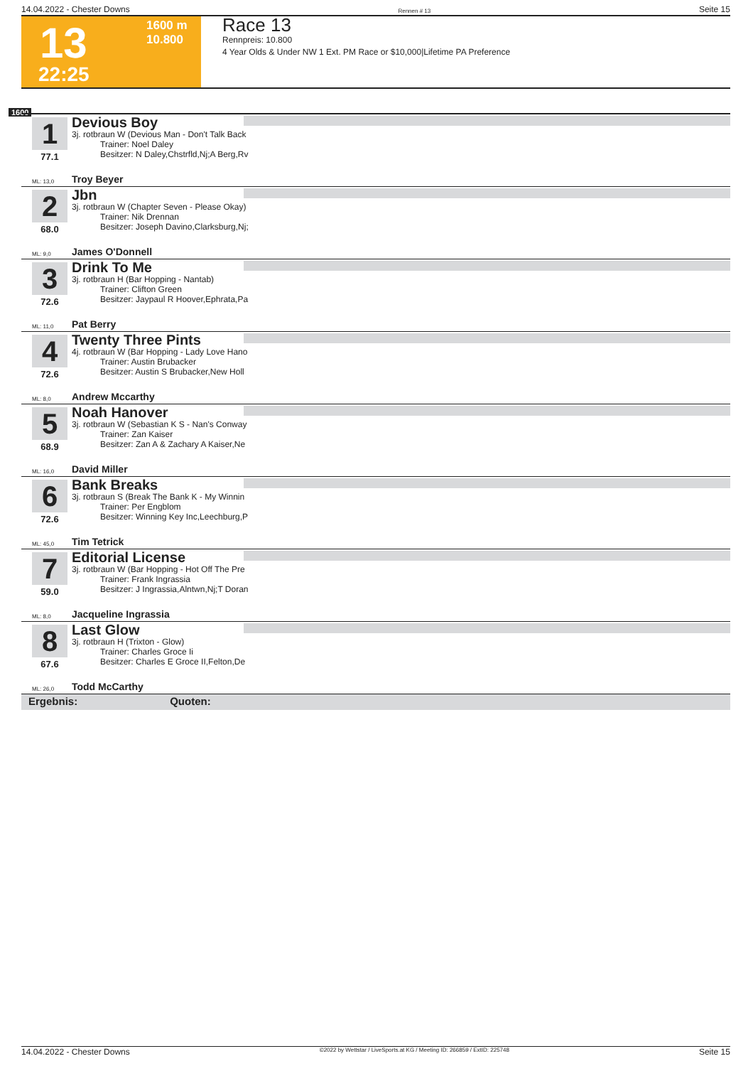14.04.2022 - Chester Downs Rennen # 13 Seite 15
13
1600 m
10.800
22:25
Race 13
Rennpreis: 10.800
4 Year Olds & Under NW 1 Ext. PM Race or $10,000|Lifetime PA Preference
1600
1
77.1
Devious Boy
3j. rotbraun W (Devious Man - Don't Talk Back
Trainer: Noel Daley
Besitzer: N Daley,Chstrfld,Nj;A Berg,Rv
ML: 13,0 Troy Beyer
2
68.0
Jbn
3j. rotbraun W (Chapter Seven - Please Okay)
Trainer: Nik Drennan
Besitzer: Joseph Davino,Clarksburg,Nj;
ML: 9,0 James O'Donnell
3
72.6
Drink To Me
3j. rotbraun H (Bar Hopping - Nantab)
Trainer: Clifton Green
Besitzer: Jaypaul R Hoover,Ephrata,Pa
ML: 11,0 Pat Berry
4
72.6
Twenty Three Pints
4j. rotbraun W (Bar Hopping - Lady Love Hano
Trainer: Austin Brubacker
Besitzer: Austin S Brubacker,New Holl
ML: 8,0 Andrew Mccarthy
5
68.9
Noah Hanover
3j. rotbraun W (Sebastian K S - Nan's Conway
Trainer: Zan Kaiser
Besitzer: Zan A & Zachary A Kaiser,Ne
ML: 16,0 David Miller
6
72.6
Bank Breaks
3j. rotbraun S (Break The Bank K - My Winnin
Trainer: Per Engblom
Besitzer: Winning Key Inc,Leechburg,P
ML: 45,0 Tim Tetrick
7
59.0
Editorial License
3j. rotbraun W (Bar Hopping - Hot Off The Pre
Trainer: Frank Ingrassia
Besitzer: J Ingrassia,Alntwn,Nj;T Doran
ML: 8,0 Jacqueline Ingrassia
8
67.6
Last Glow
3j. rotbraun H (Trixton - Glow)
Trainer: Charles Groce Ii
Besitzer: Charles E Groce II,Felton,De
ML: 26,0 Todd McCarthy
Ergebnis: Quoten:
14.04.2022 - Chester Downs ©2022 by Wettstar / LiveSports.at KG / Meeting ID: 266859 / ExtID: 225748 Seite 15